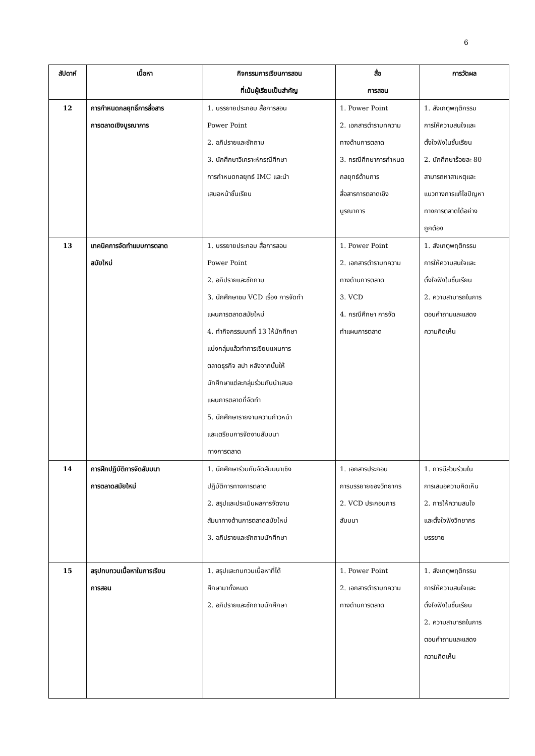6
| สัปดาห์ | เนื้อหา | กิจกรรมการเรียนการสอน ที่เน้นผู้เรียนเป็นสำคัญ | สื่อ การสอน | การวัดผล |
| --- | --- | --- | --- | --- |
| 12 | การกำหนดกลยุทธิ์การสื่อสาร การตลาดเชิงบูรณาการ | 1. บรรยายประกอบ สื่อการสอน Power Point 2. อภิปรายและซักถาม 3. นักศึกษาวิเคราะห์กรณีศึกษา การกำหนดกลยุทธ์ IMC และนำ เสนอหน้าชั้นเรียน | 1. Power Point 2. เอกสารตำราบทความ ทางด้านการตลาด 3. กรณีศึกษาการกำหนด กลยุทธ์ด้านการ สื่อสารการตลาดเชิง บูรณาการ | 1. สังเกตุพฤติกรรม การให้ความสนใจและ ตั้งใจฟังในชั้นเรียน 2. นักศึกษาร้อยละ 80 สามารถหาสาเหตุและ แนวทางการแก้ไขปัญหา ทางการตลาดได้อย่าง ถูกต้อง |
| 13 | เทคนิคการจัดทำแบบการตลาด สมัยใหม่ | 1. บรรยายประกอบ สื่อการสอน Power Point 2. อภิปรายและซักถาม 3. นักศึกษาชม VCD เรื่อง การจัดทำ แผนการตลาดสมัยใหม่ 4. ทำกิจกรรมบทที่ 13 ให้นักศึกษา แบ่งกลุ่มแล้วทำการเขียนแผนการ ตลาดธุรกิจ สปา หลังจากนั้นให้ นักศึกษาแต่ละกลุ่มร่วมกันนำเสนอ แผนการตลาดที่จัดทำ 5. นักศึกษารายงานความก้าวหน้า และเตรียมการจัดงานสัมมนา ทางการตลาด | 1. Power Point 2. เอกสารตำราบทความ ทางด้านการตลาด 3. VCD 4. กรณีศึกษา การจัด ทำแผนการตลาด | 1. สังเกตุพฤติกรรม การให้ความสนใจและ ตั้งใจฟังในชั้นเรียน 2. ความสามารถในการ ตอบคำถามและแสดง ความคิดเห็น |
| 14 | การฝึกปฏิบัติการจัดสัมมนา การตลาดสมัยใหม่ | 1. นักศึกษาร่วมกันจัดสัมมนาเชิง ปฏิบัติการทางการตลาด 2. สรุปและประเมินผลการจัดงาน สัมนาทางด้านการตลาดสมัยใหม่ 3. อภิปรายและซักถามนักศึกษา | 1. เอกสารประกอบ การบรรยายของวิทยากร 2. VCD ประกอบการ สัมมนา | 1. การมีส่วนร่วมใน การเสนอความคิดเห็น 2. การให้ความสนใจ และตั้งใจฟังวิทยากร บรรยาย |
| 15 | สรุปทบทวนเนื้อหาในการเรียน การสอน | 1. สรุปและทบทวนเนื้อหาที่ได้ ศึกษามาทั้งหมด 2. อภิปรายและซักถามนักศึกษา | 1. Power Point 2. เอกสารตำราบทความ ทางด้านการตลาด | 1. สังเกตุพฤติกรรม การให้ความสนใจและ ตั้งใจฟังในชั้นเรียน 2. ความสามารถในการ ตอบคำถามและแสดง ความคิดเห็น |